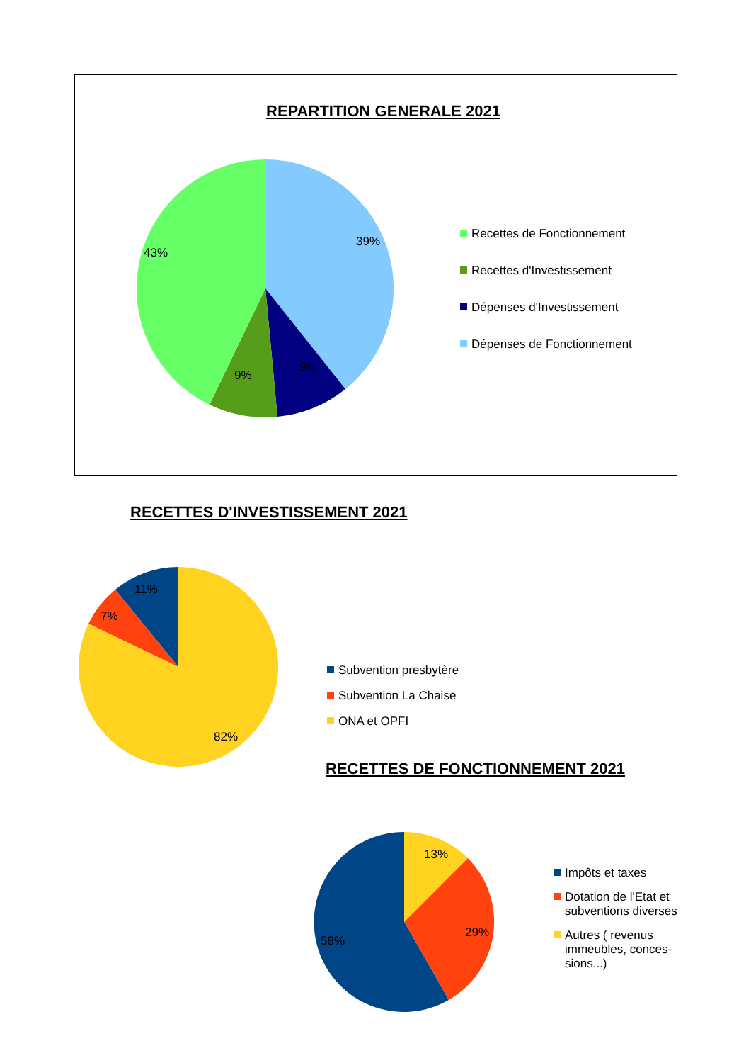REPARTITION GENERALE 2021
43%
39%
9%
9%
Recettes de Fonctionnement
Recettes d'Investissement
Dépenses d'Investissement
Dépenses de Fonctionnement
RECETTES D'INVESTISSEMENT 2021
11%
7%
82%
Subvention presbytère
Subvention La Chaise
ONA et OPFI
RECETTES DE FONCTIONNEMENT 2021
13%
29%
58%
Impôts et taxes
Dotation de l'Etat et
subventions diverses
Autres ( revenus
immeubles, conces-
sions...)